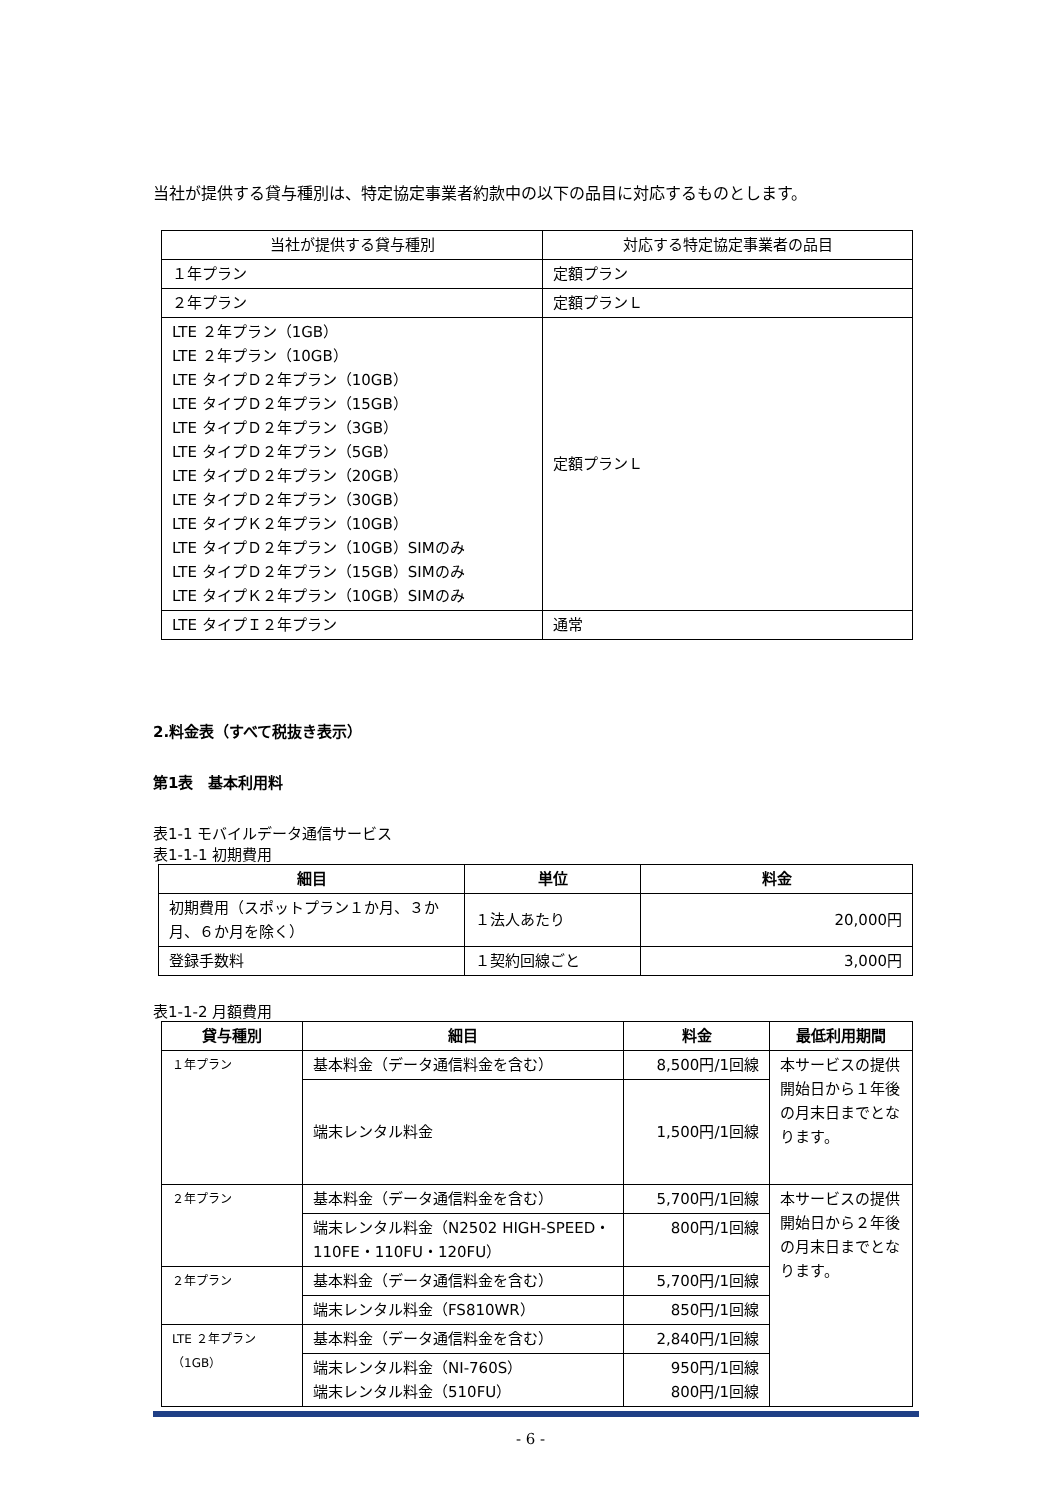当社が提供する貸与種別は、特定協定事業者約款中の以下の品目に対応するものとします。
| 当社が提供する貸与種別 | 対応する特定協定事業者の品目 |
| １年プラン | 定額プラン |
| ２年プラン | 定額プランＬ |
| LTE ２年プラン（1GB） LTE ２年プラン（10GB） LTE タイプＤ２年プラン（10GB） LTE タイプＤ２年プラン（15GB） LTE タイプＤ２年プラン（3GB） LTE タイプＤ２年プラン（5GB） LTE タイプＤ２年プラン（20GB） LTE タイプＤ２年プラン（30GB） LTE タイプＫ２年プラン（10GB） LTE タイプＤ２年プラン（10GB）SIMのみ LTE タイプＤ２年プラン（15GB）SIMのみ LTE タイプＫ２年プラン（10GB）SIMのみ | 定額プランＬ |
| LTE タイプＩ２年プラン | 通常 |
2.料金表（すべて税抜き表示）
第1表　基本利用料
表1-1 モバイルデータ通信サービス
表1-1-1 初期費用
| 細目 | 単位 | 料金 |
| --- | --- | --- |
| 初期費用（スポットプラン１か月、３か月、６か月を除く） | １法人あたり | 20,000円 |
| 登録手数料 | １契約回線ごと | 3,000円 |
表1-1-2 月額費用
| 貸与種別 | 細目 | 料金 | 最低利用期間 |
| --- | --- | --- | --- |
| １年プラン | 基本料金（データ通信料金を含む） | 8,500円/1回線 | 本サービスの提供開始日から１年後の月末日までとなります。 |
| | 端末レンタル料金 | 1,500円/1回線 | |
| ２年プラン | 基本料金（データ通信料金を含む） | 5,700円/1回線 | 本サービスの提供開始日から２年後の月末日までとなります。 |
| | 端末レンタル料金（N2502 HIGH-SPEED・110FE・110FU・120FU） | 800円/1回線 | |
| ２年プラン | 基本料金（データ通信料金を含む） | 5,700円/1回線 | |
| | 端末レンタル料金（FS810WR） | 850円/1回線 | |
| LTE ２年プラン（1GB） | 基本料金（データ通信料金を含む） | 2,840円/1回線 | |
| | 端末レンタル料金（NI-760S） 端末レンタル料金（510FU） | 950円/1回線 800円/1回線 | |
- 6 -